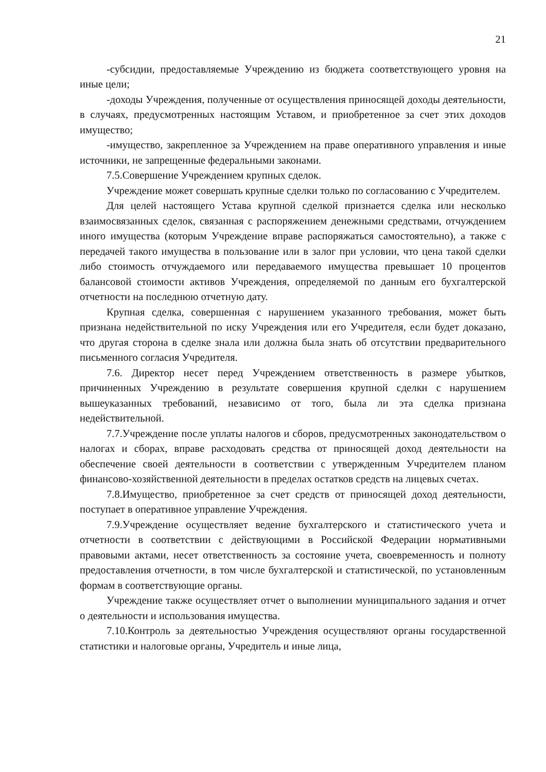21
-субсидии, предоставляемые Учреждению из бюджета соответствующего уровня на иные цели;
-доходы Учреждения, полученные от осуществления приносящей доходы деятельности, в случаях, предусмотренных настоящим Уставом, и приобретенное за счет этих доходов имущество;
-имущество, закрепленное за Учреждением на праве оперативного управления и иные источники, не запрещенные федеральными законами.
7.5.Совершение Учреждением крупных сделок.
Учреждение может совершать крупные сделки только по согласованию с Учредителем.
Для целей настоящего Устава крупной сделкой признается сделка или несколько взаимосвязанных сделок, связанная с распоряжением денежными средствами, отчуждением иного имущества (которым Учреждение вправе распоряжаться самостоятельно), а также с передачей такого имущества в пользование или в залог при условии, что цена такой сделки либо стоимость отчуждаемого или передаваемого имущества превышает 10 процентов балансовой стоимости активов Учреждения, определяемой по данным его бухгалтерской отчетности на последнюю отчетную дату.
Крупная сделка, совершенная с нарушением указанного требования, может быть признана недействительной по иску Учреждения или его Учредителя, если будет доказано, что другая сторона в сделке знала или должна была знать об отсутствии предварительного письменного согласия Учредителя.
7.6. Директор несет перед Учреждением ответственность в размере убытков, причиненных Учреждению в результате совершения крупной сделки с нарушением вышеуказанных требований, независимо от того, была ли эта сделка признана недействительной.
7.7.Учреждение после уплаты налогов и сборов, предусмотренных законодательством о налогах и сборах, вправе расходовать средства от приносящей доход деятельности на обеспечение своей деятельности в соответствии с утвержденным Учредителем планом финансово-хозяйственной деятельности в пределах остатков средств на лицевых счетах.
7.8.Имущество, приобретенное за счет средств от приносящей доход деятельности, поступает в оперативное управление Учреждения.
7.9.Учреждение осуществляет ведение бухгалтерского и статистического учета и отчетности в соответствии с действующими в Российской Федерации нормативными правовыми актами, несет ответственность за состояние учета, своевременность и полноту предоставления отчетности, в том числе бухгалтерской и статистической, по установленным формам в соответствующие органы.
Учреждение также осуществляет отчет о выполнении муниципального задания и отчет о деятельности и использования имущества.
7.10.Контроль за деятельностью Учреждения осуществляют органы государственной статистики и налоговые органы, Учредитель и иные лица,